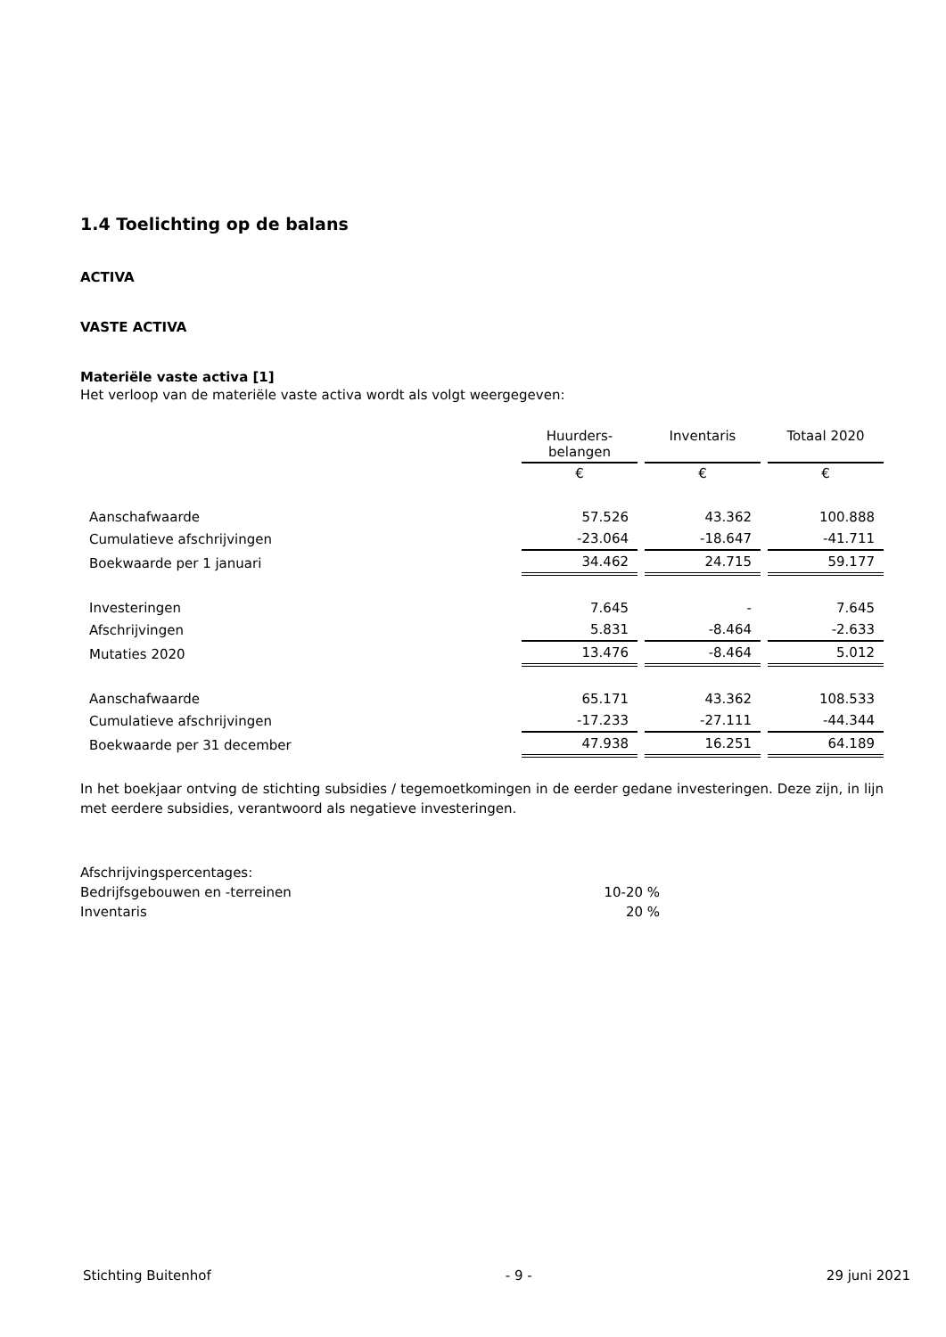1.4 Toelichting op de balans
ACTIVA
VASTE ACTIVA
Materiële vaste activa [1]
Het verloop van de materiële vaste activa wordt als volgt weergegeven:
| | Huurders- belangen | Inventaris | Totaal 2020 |
| --- | --- | --- | --- |
| | € | € | € |
| Aanschafwaarde | 57.526 | 43.362 | 100.888 |
| Cumulatieve afschrijvingen | -23.064 | -18.647 | -41.711 |
| Boekwaarde per 1 januari | 34.462 | 24.715 | 59.177 |
| Investeringen | 7.645 | - | 7.645 |
| Afschrijvingen | 5.831 | -8.464 | -2.633 |
| Mutaties 2020 | 13.476 | -8.464 | 5.012 |
| Aanschafwaarde | 65.171 | 43.362 | 108.533 |
| Cumulatieve afschrijvingen | -17.233 | -27.111 | -44.344 |
| Boekwaarde per 31 december | 47.938 | 16.251 | 64.189 |
In het boekjaar ontving de stichting subsidies / tegemoetkomingen in de eerder gedane investeringen. Deze zijn, in lijn met eerdere subsidies, verantwoord als negatieve investeringen.
| Afschrijvingspercentages: | |
| Bedrijfsgebouwen en -terreinen | 10-20 % |
| Inventaris | 20 % |
Stichting Buitenhof - 9 - 29 juni 2021